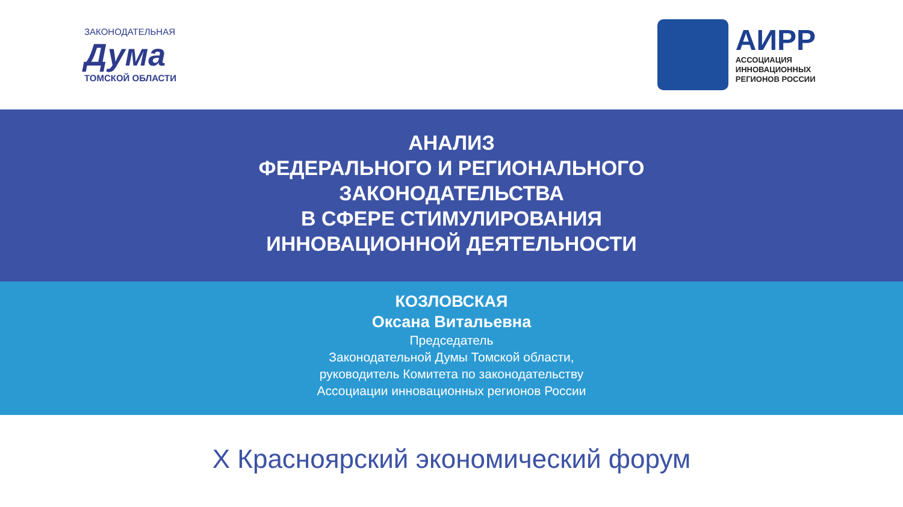ЗАКОНОДАТЕЛЬНАЯ
Дума
ТОМСКОЙ ОБЛАСТИ
АИРР
АССОЦИАЦИЯ
ИННОВАЦИОННЫХ
РЕГИОНОВ РОССИИ
АНАЛИЗ
ФЕДЕРАЛЬНОГО И РЕГИОНАЛЬНОГО
ЗАКОНОДАТЕЛЬСТВА
В СФЕРЕ СТИМУЛИРОВАНИЯ
ИННОВАЦИОННОЙ ДЕЯТЕЛЬНОСТИ
КОЗЛОВСКАЯ
Оксана Витальевна
Председатель
Законодательной Думы Томской области,
руководитель Комитета по законодательству
Ассоциации инновационных регионов России
X Красноярский экономический форум